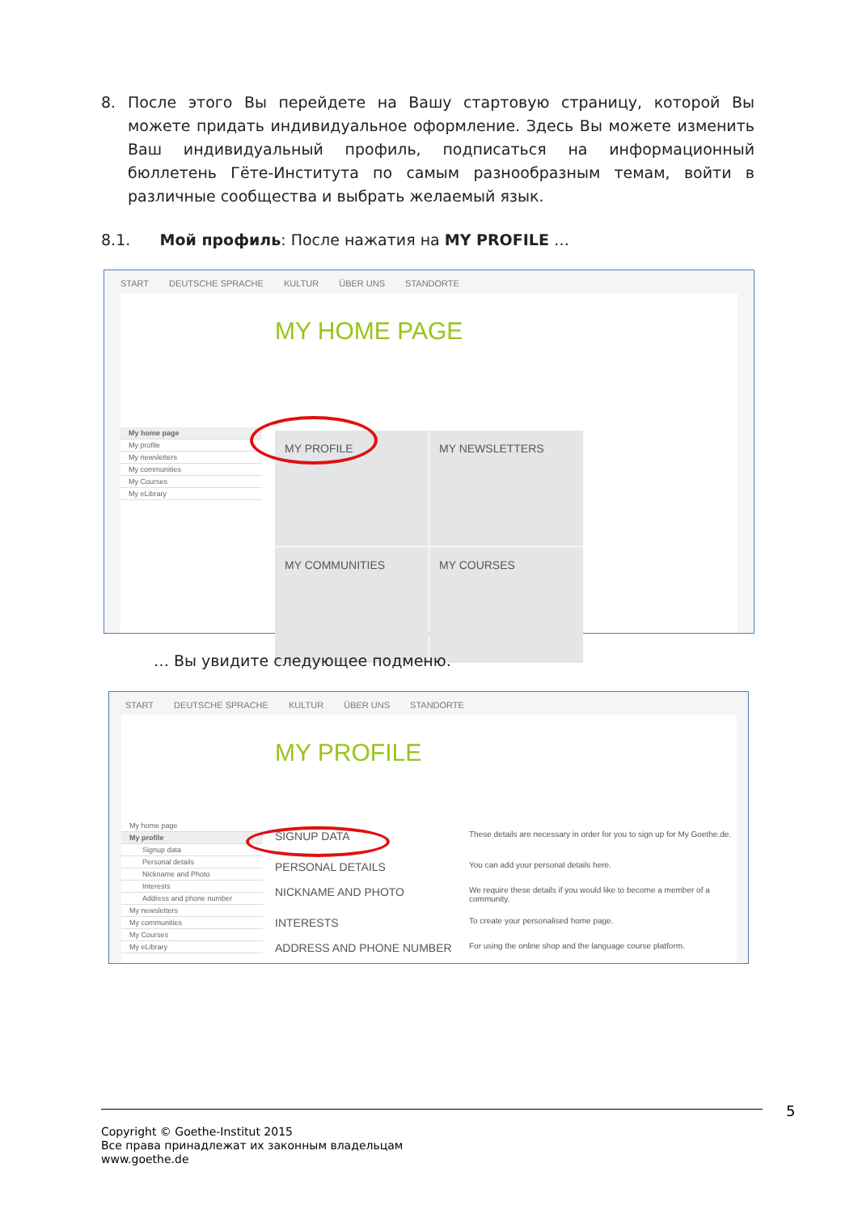8. После этого Вы перейдете на Вашу стартовую страницу, которой Вы можете придать индивидуальное оформление. Здесь Вы можете изменить Ваш индивидуальный профиль, подписаться на информационный бюллетень Гёте-Института по самым разнообразным темам, войти в различные сообщества и выбрать желаемый язык.
8.1. Мой профиль: После нажатия на MY PROFILE …
START DEUTSCHE SPRACHE KULTUR ÜBER UNS STANDORTE
MY HOME PAGE
My home page
My profile
My newsletters
My communities
My Courses
My eLibrary
MY PROFILE MY NEWSLETTERS
MY COMMUNITIES MY COURSES
… Вы увидите следующее подменю.
START DEUTSCHE SPRACHE KULTUR ÜBER UNS STANDORTE
MY PROFILE
My home page
My profile
Signup data
Personal details
Nickname and Photo
Interests
Address and phone number
My newsletters
My communities
My Courses
My eLibrary
SIGNUP DATA These details are necessary in order for you to sign up for My Goethe.de.
PERSONAL DETAILS You can add your personal details here.
NICKNAME AND PHOTO We require these details if you would like to become a member of a community.
INTERESTS To create your personalised home page.
ADDRESS AND PHONE NUMBER For using the online shop and the language course platform.
5
Copyright © Goethe-Institut 2015
Все права принадлежат их законным владельцам
www.goethe.de